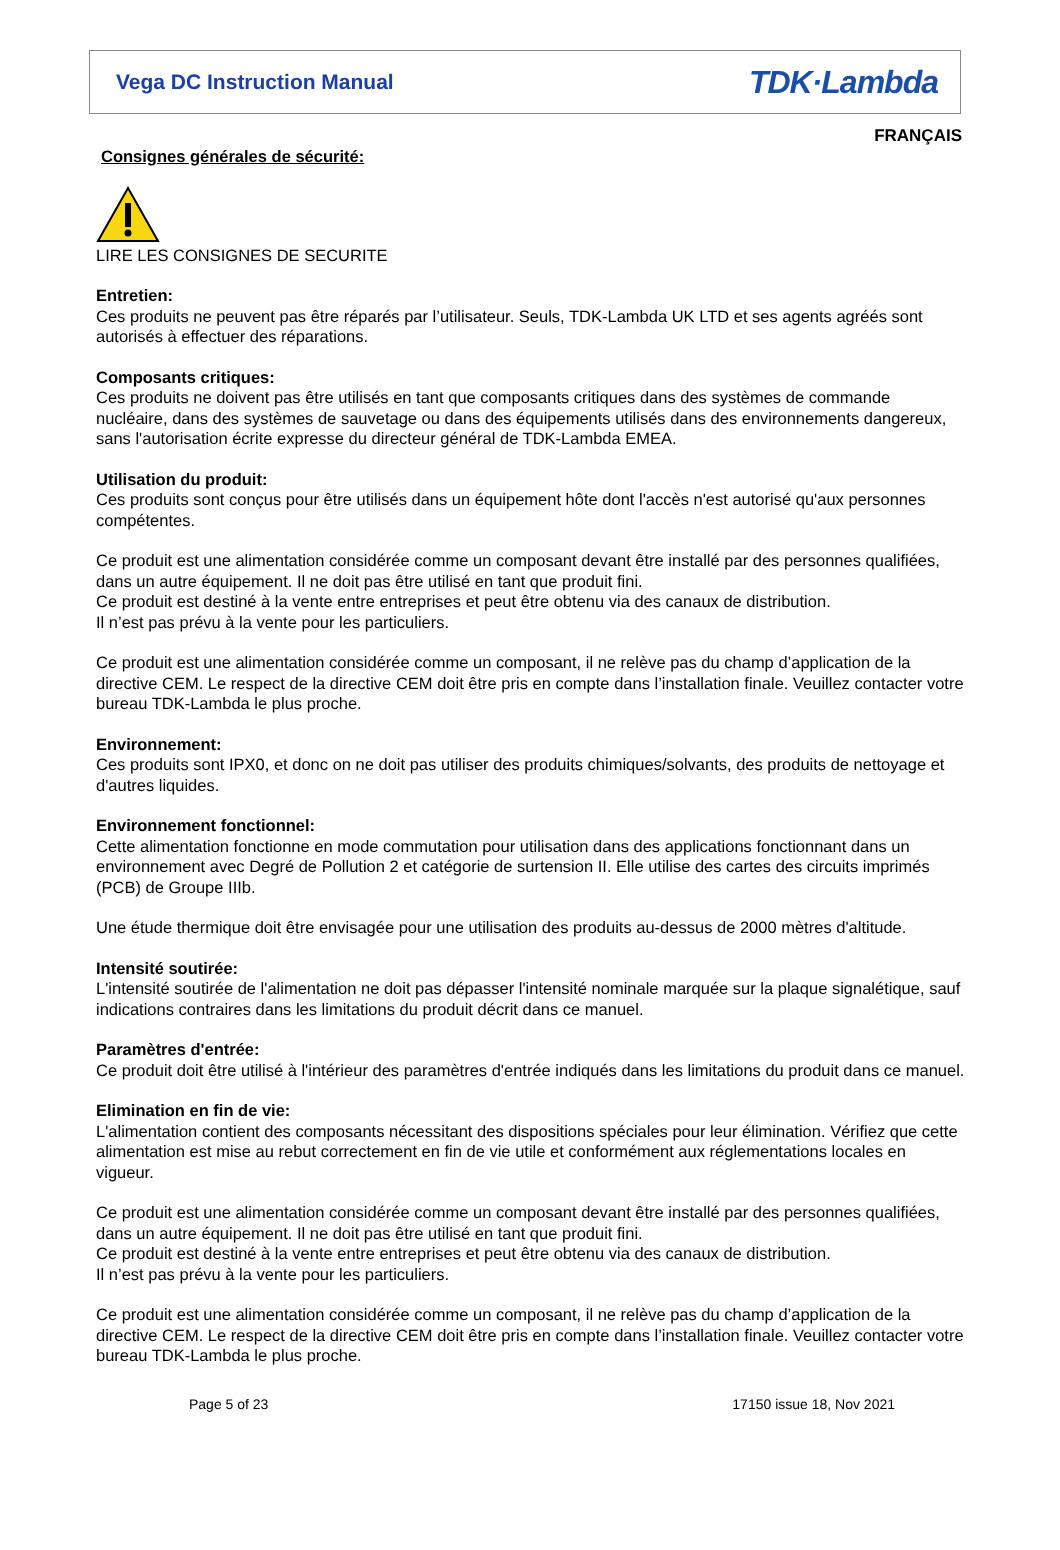Vega DC Instruction Manual TDK·Lambda
FRANÇAIS
Consignes générales de sécurité:
LIRE LES CONSIGNES DE SECURITE
Entretien:
Ces produits ne peuvent pas être réparés par l’utilisateur. Seuls, TDK-Lambda UK LTD et ses agents agréés sont autorisés à effectuer des réparations.
Composants critiques:
Ces produits ne doivent pas être utilisés en tant que composants critiques dans des systèmes de commande nucléaire, dans des systèmes de sauvetage ou dans des équipements utilisés dans des environnements dangereux, sans l'autorisation écrite expresse du directeur général de TDK-Lambda EMEA.
Utilisation du produit:
Ces produits sont conçus pour être utilisés dans un équipement hôte dont l'accès n'est autorisé qu'aux personnes compétentes.
Ce produit est une alimentation considérée comme un composant devant être installé par des personnes qualifiées, dans un autre équipement. Il ne doit pas être utilisé en tant que produit fini.
Ce produit est destiné à la vente entre entreprises et peut être obtenu via des canaux de distribution.
Il n’est pas prévu à la vente pour les particuliers.
Ce produit est une alimentation considérée comme un composant, il ne relève pas du champ d’application de la directive CEM. Le respect de la directive CEM doit être pris en compte dans l’installation finale. Veuillez contacter votre bureau TDK-Lambda le plus proche.
Environnement:
Ces produits sont IPX0, et donc on ne doit pas utiliser des produits chimiques/solvants, des produits de nettoyage et d'autres liquides.
Environnement fonctionnel:
Cette alimentation fonctionne en mode commutation pour utilisation dans des applications fonctionnant dans un environnement avec Degré de Pollution 2 et catégorie de surtension II. Elle utilise des cartes des circuits imprimés (PCB) de Groupe IIIb.
Une étude thermique doit être envisagée pour une utilisation des produits au-dessus de 2000 mètres d'altitude.
Intensité soutirée:
L'intensité soutirée de l'alimentation ne doit pas dépasser l'intensité nominale marquée sur la plaque signalétique, sauf indications contraires dans les limitations du produit décrit dans ce manuel.
Paramètres d'entrée:
Ce produit doit être utilisé à l'intérieur des paramètres d'entrée indiqués dans les limitations du produit dans ce manuel.
Elimination en fin de vie:
L'alimentation contient des composants nécessitant des dispositions spéciales pour leur élimination. Vérifiez que cette alimentation est mise au rebut correctement en fin de vie utile et conformément aux réglementations locales en vigueur.
Ce produit est une alimentation considérée comme un composant devant être installé par des personnes qualifiées, dans un autre équipement. Il ne doit pas être utilisé en tant que produit fini.
Ce produit est destiné à la vente entre entreprises et peut être obtenu via des canaux de distribution.
Il n’est pas prévu à la vente pour les particuliers.
Ce produit est une alimentation considérée comme un composant, il ne relève pas du champ d’application de la directive CEM. Le respect de la directive CEM doit être pris en compte dans l’installation finale. Veuillez contacter votre bureau TDK-Lambda le plus proche.
Page 5 of 23 17150 issue 18, Nov 2021